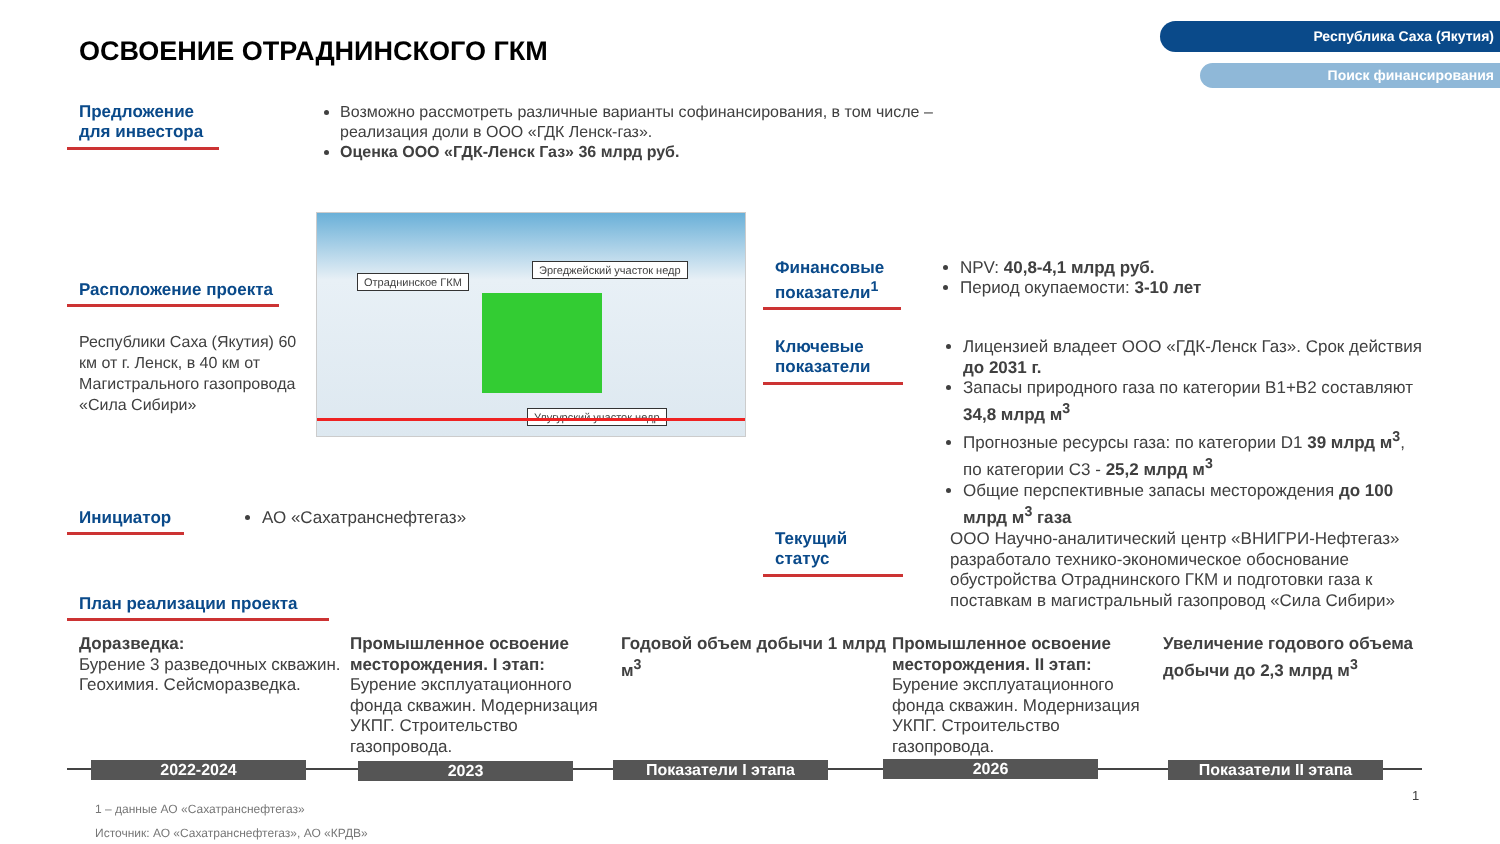Республика Саха (Якутия)
Поиск финансирования
ОСВОЕНИЕ ОТРАДНИНСКОГО ГКМ
Предложение для инвестора
Возможно рассмотреть различные варианты софинансирования, в том числе – реализация доли в ООО «ГДК Ленск-газ».
Оценка ООО «ГДК-Ленск Газ» 36 млрд руб.
Расположение проекта
Республики Саха (Якутия) 60 км от г. Ленск, в 40 км от Магистрального газопровода «Сила Сибири»
Отраднинское ГКМ
Эргеджейский участок недр
Улугурский участок недр
Финансовые показатели<sup>1</sup>
NPV: 40,8-4,1 млрд руб.
Период окупаемости: 3-10 лет
Ключевые показатели
Лицензией владеет ООО «ГДК-Ленск Газ». Срок действия до 2031 г.
Запасы природного газа по категории В1+В2 составляют 34,8 млрд м<sup>3</sup>
Прогнозные ресурсы газа: по категории D1 39 млрд м<sup>3</sup>, по категории С3 - 25,2 млрд м<sup>3</sup>
Общие перспективные запасы месторождения до 100 млрд м<sup>3</sup> газа
Инициатор АО «Сахатранснефтегаз»
Текущий статус
ООО Научно-аналитический центр «ВНИГРИ-Нефтегаз» разработало технико-экономическое обоснование обустройства Отраднинского ГКМ и подготовки газа к поставкам в магистральный газопровод «Сила Сибири»
План реализации проекта
Доразведка:
Бурение 3 разведочных скважин. Геохимия. Сейсморазведка.
Промышленное освоение месторождения. I этап:
Бурение эксплуатационного фонда скважин. Модернизация УКПГ. Строительство газопровода.
Годовой объем добычи 1 млрд м<sup>3</sup>
Промышленное освоение месторождения. II этап:
Бурение эксплуатационного фонда скважин. Модернизация УКПГ. Строительство газопровода.
Увеличение годового объема добычи до 2,3 млрд м<sup>3</sup>
2022-2024 2023 Показатели I этапа 2026 Показатели II этапа
1
1 – данные АО «Сахатранснефтегаз»
Источник: АО «Сахатранснефтегаз», АО «КРДВ»